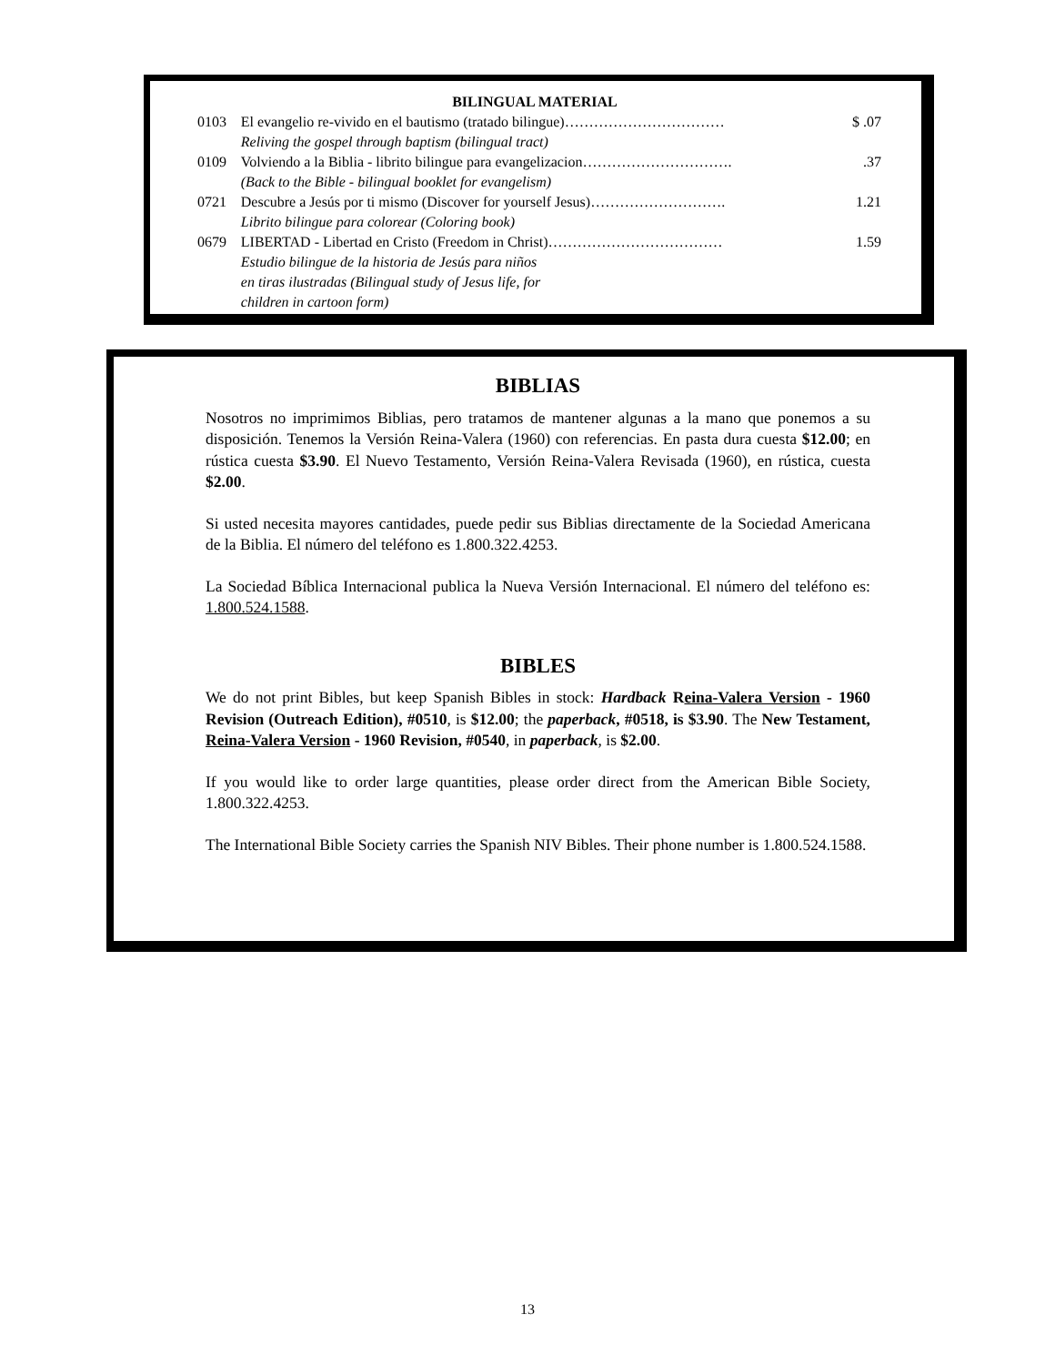| | BILINGUAL MATERIAL | |
| 0103 | El evangelio re-vivido en el bautismo (tratado bilingue)…………………………… | $ .07 |
| | Reliving the gospel through baptism (bilingual tract) | |
| 0109 | Volviendo a la Biblia - librito bilingue para evangelizacion…………………………. | .37 |
| | (Back to the Bible - bilingual booklet for evangelism) | |
| 0721 | Descubre a Jesús por ti mismo (Discover for yourself Jesus)………………………. | 1.21 |
| | Librito bilingue para colorear (Coloring book) | |
| 0679 | LIBERTAD - Libertad en Cristo (Freedom in Christ)……………………………… | 1.59 |
| | Estudio bilingue de la historia de Jesús para niños en tiras ilustradas (Bilingual study of Jesus life, for children in cartoon form) | |
BIBLIAS
Nosotros no imprimimos Biblias, pero tratamos de mantener algunas a la mano que ponemos a su disposición. Tenemos la Versión Reina-Valera (1960) con referencias. En pasta dura cuesta $12.00; en rústica cuesta $3.90. El Nuevo Testamento, Versión Reina-Valera Revisada (1960), en rústica, cuesta $2.00.
Si usted necesita mayores cantidades, puede pedir sus Biblias directamente de la Sociedad Americana de la Biblia. El número del teléfono es 1.800.322.4253.
La Sociedad Bíblica Internacional publica la Nueva Versión Internacional. El número del teléfono es: 1.800.524.1588.
BIBLES
We do not print Bibles, but keep Spanish Bibles in stock: Hardback Reina-Valera Version - 1960 Revision (Outreach Edition), #0510, is $12.00; the paperback, #0518, is $3.90. The New Testament, Reina-Valera Version - 1960 Revision, #0540, in paperback, is $2.00.
If you would like to order large quantities, please order direct from the American Bible Society, 1.800.322.4253.
The International Bible Society carries the Spanish NIV Bibles. Their phone number is 1.800.524.1588.
13